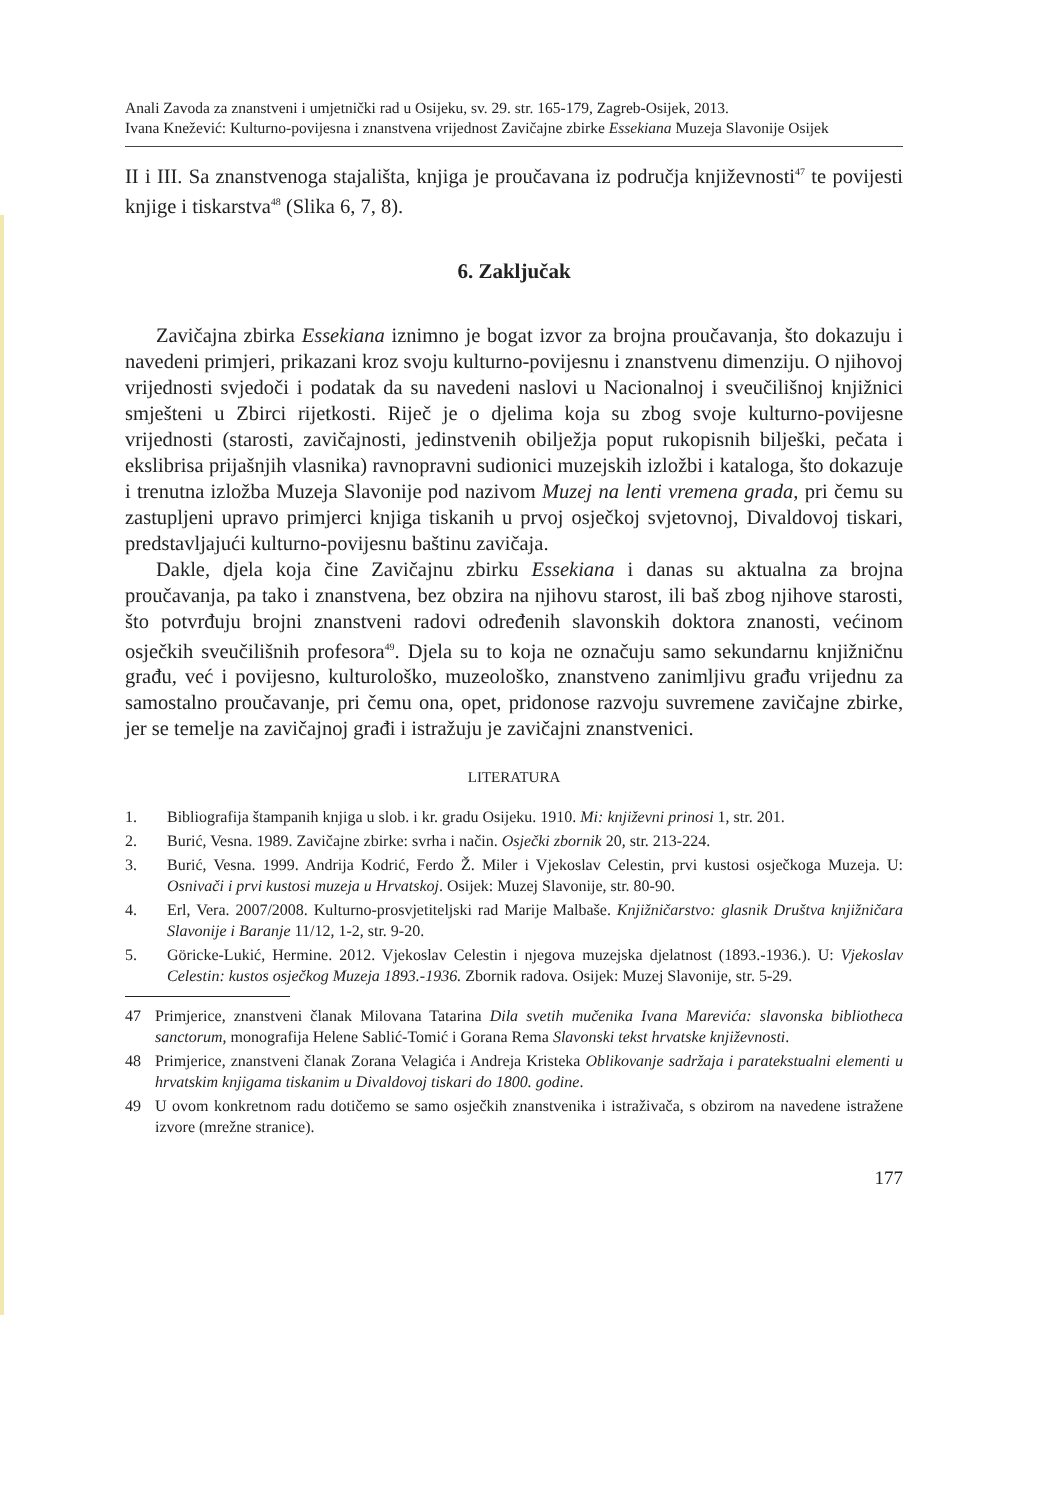Anali Zavoda za znanstveni i umjetnički rad u Osijeku, sv. 29. str. 165-179, Zagreb-Osijek, 2013.
Ivana Knežević: Kulturno-povijesna i znanstvena vrijednost Zavičajne zbirke Essekiana Muzeja Slavonije Osijek
II i III. Sa znanstvenoga stajališta, knjiga je proučavana iz područja književnosti<sup>47</sup> te povijesti knjige i tiskarstva<sup>48</sup> (Slika 6, 7, 8).
6. Zaključak
Zavičajna zbirka Essekiana iznimno je bogat izvor za brojna proučavanja, što dokazuju i navedeni primjeri, prikazani kroz svoju kulturno-povijesnu i znanstvenu dimenziju. O njihovoj vrijednosti svjedoči i podatak da su navedeni naslovi u Nacionalnoj i sveučilišnoj knjižnici smješteni u Zbirci rijetkosti. Riječ je o djelima koja su zbog svoje kulturno-povijesne vrijednosti (starosti, zavičajnosti, jedinstvenih obilježja poput rukopisnih bilješki, pečata i ekslibrisa prijašnjih vlasnika) ravnopravni sudionici muzejskih izložbi i kataloga, što dokazuje i trenutna izložba Muzeja Slavonije pod nazivom Muzej na lenti vremena grada, pri čemu su zastupljeni upravo primjerci knjiga tiskanih u prvoj osječkoj svjetovnoj, Divaldovoj tiskari, predstavljajući kulturno-povijesnu baštinu zavičaja.
Dakle, djela koja čine Zavičajnu zbirku Essekiana i danas su aktualna za brojna proučavanja, pa tako i znanstvena, bez obzira na njihovu starost, ili baš zbog njihove starosti, što potvrđuju brojni znanstveni radovi određenih slavonskih doktora znanosti, većinom osječkih sveučilišnih profesora<sup>49</sup>. Djela su to koja ne označuju samo sekundarnu knjižničnu građu, već i povijesno, kulturološko, muzeološko, znanstveno zanimljivu građu vrijednu za samostalno proučavanje, pri čemu ona, opet, pridonose razvoju suvremene zavičajne zbirke, jer se temelje na zavičajnoj građi i istražuju je zavičajni znanstvenici.
LITERATURA
1. Bibliografija štampanih knjiga u slob. i kr. gradu Osijeku. 1910. Mi: književni prinosi 1, str. 201.
2. Burić, Vesna. 1989. Zavičajne zbirke: svrha i način. Osječki zbornik 20, str. 213-224.
3. Burić, Vesna. 1999. Andrija Kodrić, Ferdo Ž. Miler i Vjekoslav Celestin, prvi kustosi osječkoga Muzeja. U: Osnivači i prvi kustosi muzeja u Hrvatskoj. Osijek: Muzej Slavonije, str. 80-90.
4. Erl, Vera. 2007/2008. Kulturno-prosvjetiteljski rad Marije Malbaše. Knjižničarstvo: glasnik Društva knjižničara Slavonije i Baranje 11/12, 1-2, str. 9-20.
5. Göricke-Lukić, Hermine. 2012. Vjekoslav Celestin i njegova muzejska djelatnost (1893.-1936.). U: Vjekoslav Celestin: kustos osječkog Muzeja 1893.-1936. Zbornik radova. Osijek: Muzej Slavonije, str. 5-29.
47 Primjerice, znanstveni članak Milovana Tatarina Dila svetih mučenika Ivana Marevića: slavonska bibliotheca sanctorum, monografija Helene Sablić-Tomić i Gorana Rema Slavonski tekst hrvatske književnosti.
48 Primjerice, znanstveni članak Zorana Velagića i Andreja Kristeka Oblikovanje sadržaja i paratekstualni elementi u hrvatskim knjigama tiskanim u Divaldovoj tiskari do 1800. godine.
49 U ovom konkretnom radu dotičemo se samo osječkih znanstvenika i istraživača, s obzirom na navedene istražene izvore (mrežne stranice).
177